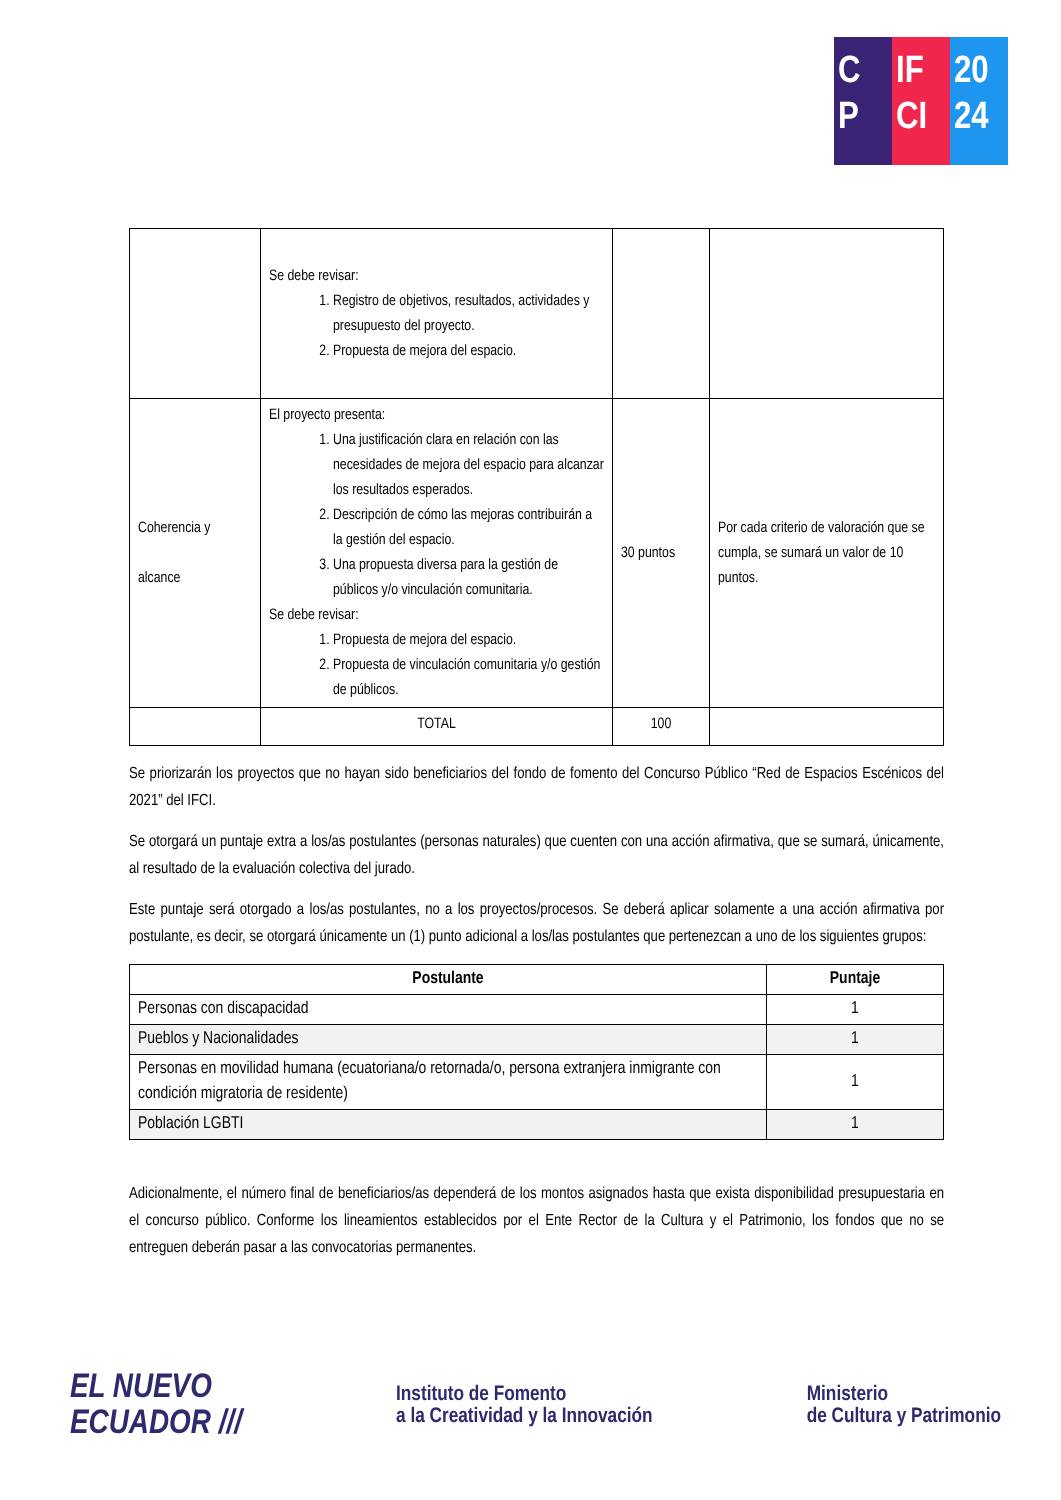C
P
IF
CI
20
24
| | Se debe revisar: 1. Registro de objetivos, resultados, actividades y presupuesto del proyecto. 2. Propuesta de mejora del espacio. | | |
| Coherencia y alcance | El proyecto presenta: 1. Una justificación clara en relación con las necesidades de mejora del espacio para alcanzar los resultados esperados. 2. Descripción de cómo las mejoras contribuirán a la gestión del espacio. 3. Una propuesta diversa para la gestión de públicos y/o vinculación comunitaria. Se debe revisar: 1. Propuesta de mejora del espacio. 2. Propuesta de vinculación comunitaria y/o gestión de públicos. | 30 puntos | Por cada criterio de valoración que se cumpla, se sumará un valor de 10 puntos. |
| | TOTAL | 100 | |
Se priorizarán los proyectos que no hayan sido beneficiarios del fondo de fomento del Concurso Público “Red de Espacios Escénicos del 2021” del IFCI.
Se otorgará un puntaje extra a los/as postulantes (personas naturales) que cuenten con una acción afirmativa, que se sumará, únicamente, al resultado de la evaluación colectiva del jurado.
Este puntaje será otorgado a los/as postulantes, no a los proyectos/procesos. Se deberá aplicar solamente a una acción afirmativa por postulante, es decir, se otorgará únicamente un (1) punto adicional a los/las postulantes que pertenezcan a uno de los siguientes grupos:
| Postulante | Puntaje |
| --- | --- |
| Personas con discapacidad | 1 |
| Pueblos y Nacionalidades | 1 |
| Personas en movilidad humana (ecuatoriana/o retornada/o, persona extranjera inmigrante con condición migratoria de residente) | 1 |
| Población LGBTI | 1 |
Adicionalmente, el número final de beneficiarios/as dependerá de los montos asignados hasta que exista disponibilidad presupuestaria en el concurso público. Conforme los lineamientos establecidos por el Ente Rector de la Cultura y el Patrimonio, los fondos que no se entreguen deberán pasar a las convocatorias permanentes.
EL NUEVO
ECUADOR ///
Instituto de Fomento
a la Creatividad y la Innovación
Ministerio
de Cultura y Patrimonio